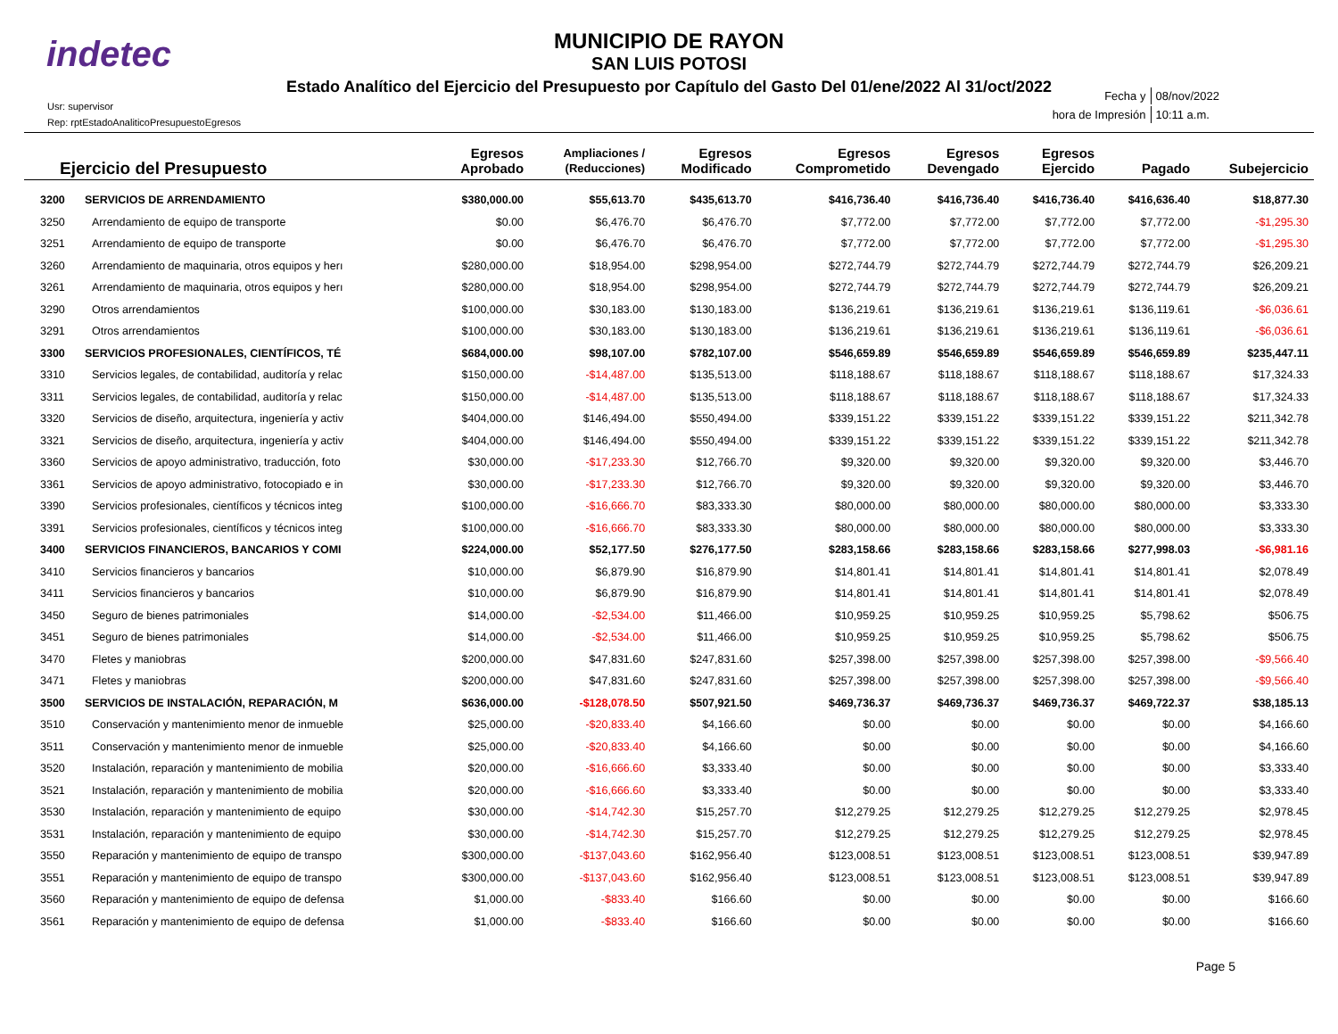indetec
MUNICIPIO DE RAYON
SAN LUIS POTOSI
Estado Analítico del Ejercicio del Presupuesto por Capítulo del Gasto Del 01/ene/2022 Al 31/oct/2022
Usr: supervisor
Rep: rptEstadoAnaliticoPresupuestoEgresos
| Fecha y | 08/nov/2022 |
| hora de Impresión | 10:11 a.m. |
| Ejercicio del Presupuesto | | Egresos Aprobado | Ampliaciones / (Reducciones) | Egresos Modificado | Egresos Comprometido | Egresos Devengado | Egresos Ejercido | Pagado | Subejercicio |
| --- | --- | --- | --- | --- | --- | --- | --- | --- | --- |
| 3200 | SERVICIOS DE ARRENDAMIENTO | $380,000.00 | $55,613.70 | $435,613.70 | $416,736.40 | $416,736.40 | $416,736.40 | $416,636.40 | $18,877.30 |
| 3250 | Arrendamiento de equipo de transporte | $0.00 | $6,476.70 | $6,476.70 | $7,772.00 | $7,772.00 | $7,772.00 | $7,772.00 | -$1,295.30 |
| 3251 | Arrendamiento de equipo de transporte | $0.00 | $6,476.70 | $6,476.70 | $7,772.00 | $7,772.00 | $7,772.00 | $7,772.00 | -$1,295.30 |
| 3260 | Arrendamiento de maquinaria, otros equipos y herı | $280,000.00 | $18,954.00 | $298,954.00 | $272,744.79 | $272,744.79 | $272,744.79 | $272,744.79 | $26,209.21 |
| 3261 | Arrendamiento de maquinaria, otros equipos y herı | $280,000.00 | $18,954.00 | $298,954.00 | $272,744.79 | $272,744.79 | $272,744.79 | $272,744.79 | $26,209.21 |
| 3290 | Otros arrendamientos | $100,000.00 | $30,183.00 | $130,183.00 | $136,219.61 | $136,219.61 | $136,219.61 | $136,119.61 | -$6,036.61 |
| 3291 | Otros arrendamientos | $100,000.00 | $30,183.00 | $130,183.00 | $136,219.61 | $136,219.61 | $136,219.61 | $136,119.61 | -$6,036.61 |
| 3300 | SERVICIOS PROFESIONALES, CIENTÍFICOS, TÉ | $684,000.00 | $98,107.00 | $782,107.00 | $546,659.89 | $546,659.89 | $546,659.89 | $546,659.89 | $235,447.11 |
| 3310 | Servicios legales, de contabilidad, auditoría y relac | $150,000.00 | -$14,487.00 | $135,513.00 | $118,188.67 | $118,188.67 | $118,188.67 | $118,188.67 | $17,324.33 |
| 3311 | Servicios legales, de contabilidad, auditoría y relac | $150,000.00 | -$14,487.00 | $135,513.00 | $118,188.67 | $118,188.67 | $118,188.67 | $118,188.67 | $17,324.33 |
| 3320 | Servicios de diseño, arquitectura, ingeniería y activ | $404,000.00 | $146,494.00 | $550,494.00 | $339,151.22 | $339,151.22 | $339,151.22 | $339,151.22 | $211,342.78 |
| 3321 | Servicios de diseño, arquitectura, ingeniería y activ | $404,000.00 | $146,494.00 | $550,494.00 | $339,151.22 | $339,151.22 | $339,151.22 | $339,151.22 | $211,342.78 |
| 3360 | Servicios de apoyo administrativo, traducción, foto | $30,000.00 | -$17,233.30 | $12,766.70 | $9,320.00 | $9,320.00 | $9,320.00 | $9,320.00 | $3,446.70 |
| 3361 | Servicios de apoyo administrativo, fotocopiado e in | $30,000.00 | -$17,233.30 | $12,766.70 | $9,320.00 | $9,320.00 | $9,320.00 | $9,320.00 | $3,446.70 |
| 3390 | Servicios profesionales, científicos y técnicos integ | $100,000.00 | -$16,666.70 | $83,333.30 | $80,000.00 | $80,000.00 | $80,000.00 | $80,000.00 | $3,333.30 |
| 3391 | Servicios profesionales, científicos y técnicos integ | $100,000.00 | -$16,666.70 | $83,333.30 | $80,000.00 | $80,000.00 | $80,000.00 | $80,000.00 | $3,333.30 |
| 3400 | SERVICIOS FINANCIEROS, BANCARIOS Y COMI | $224,000.00 | $52,177.50 | $276,177.50 | $283,158.66 | $283,158.66 | $283,158.66 | $277,998.03 | -$6,981.16 |
| 3410 | Servicios financieros y bancarios | $10,000.00 | $6,879.90 | $16,879.90 | $14,801.41 | $14,801.41 | $14,801.41 | $14,801.41 | $2,078.49 |
| 3411 | Servicios financieros y bancarios | $10,000.00 | $6,879.90 | $16,879.90 | $14,801.41 | $14,801.41 | $14,801.41 | $14,801.41 | $2,078.49 |
| 3450 | Seguro de bienes patrimoniales | $14,000.00 | -$2,534.00 | $11,466.00 | $10,959.25 | $10,959.25 | $10,959.25 | $5,798.62 | $506.75 |
| 3451 | Seguro de bienes patrimoniales | $14,000.00 | -$2,534.00 | $11,466.00 | $10,959.25 | $10,959.25 | $10,959.25 | $5,798.62 | $506.75 |
| 3470 | Fletes y maniobras | $200,000.00 | $47,831.60 | $247,831.60 | $257,398.00 | $257,398.00 | $257,398.00 | $257,398.00 | -$9,566.40 |
| 3471 | Fletes y maniobras | $200,000.00 | $47,831.60 | $247,831.60 | $257,398.00 | $257,398.00 | $257,398.00 | $257,398.00 | -$9,566.40 |
| 3500 | SERVICIOS DE INSTALACIÓN, REPARACIÓN, M | $636,000.00 | -$128,078.50 | $507,921.50 | $469,736.37 | $469,736.37 | $469,736.37 | $469,722.37 | $38,185.13 |
| 3510 | Conservación y mantenimiento menor de inmueble | $25,000.00 | -$20,833.40 | $4,166.60 | $0.00 | $0.00 | $0.00 | $0.00 | $4,166.60 |
| 3511 | Conservación y mantenimiento menor de inmueble | $25,000.00 | -$20,833.40 | $4,166.60 | $0.00 | $0.00 | $0.00 | $0.00 | $4,166.60 |
| 3520 | Instalación, reparación y mantenimiento de mobilia | $20,000.00 | -$16,666.60 | $3,333.40 | $0.00 | $0.00 | $0.00 | $0.00 | $3,333.40 |
| 3521 | Instalación, reparación y mantenimiento de mobilia | $20,000.00 | -$16,666.60 | $3,333.40 | $0.00 | $0.00 | $0.00 | $0.00 | $3,333.40 |
| 3530 | Instalación, reparación y mantenimiento de equipo | $30,000.00 | -$14,742.30 | $15,257.70 | $12,279.25 | $12,279.25 | $12,279.25 | $12,279.25 | $2,978.45 |
| 3531 | Instalación, reparación y mantenimiento de equipo | $30,000.00 | -$14,742.30 | $15,257.70 | $12,279.25 | $12,279.25 | $12,279.25 | $12,279.25 | $2,978.45 |
| 3550 | Reparación y mantenimiento de equipo de transpo | $300,000.00 | -$137,043.60 | $162,956.40 | $123,008.51 | $123,008.51 | $123,008.51 | $123,008.51 | $39,947.89 |
| 3551 | Reparación y mantenimiento de equipo de transpo | $300,000.00 | -$137,043.60 | $162,956.40 | $123,008.51 | $123,008.51 | $123,008.51 | $123,008.51 | $39,947.89 |
| 3560 | Reparación y mantenimiento de equipo de defensa | $1,000.00 | -$833.40 | $166.60 | $0.00 | $0.00 | $0.00 | $0.00 | $166.60 |
| 3561 | Reparación y mantenimiento de equipo de defensa | $1,000.00 | -$833.40 | $166.60 | $0.00 | $0.00 | $0.00 | $0.00 | $166.60 |
Page 5